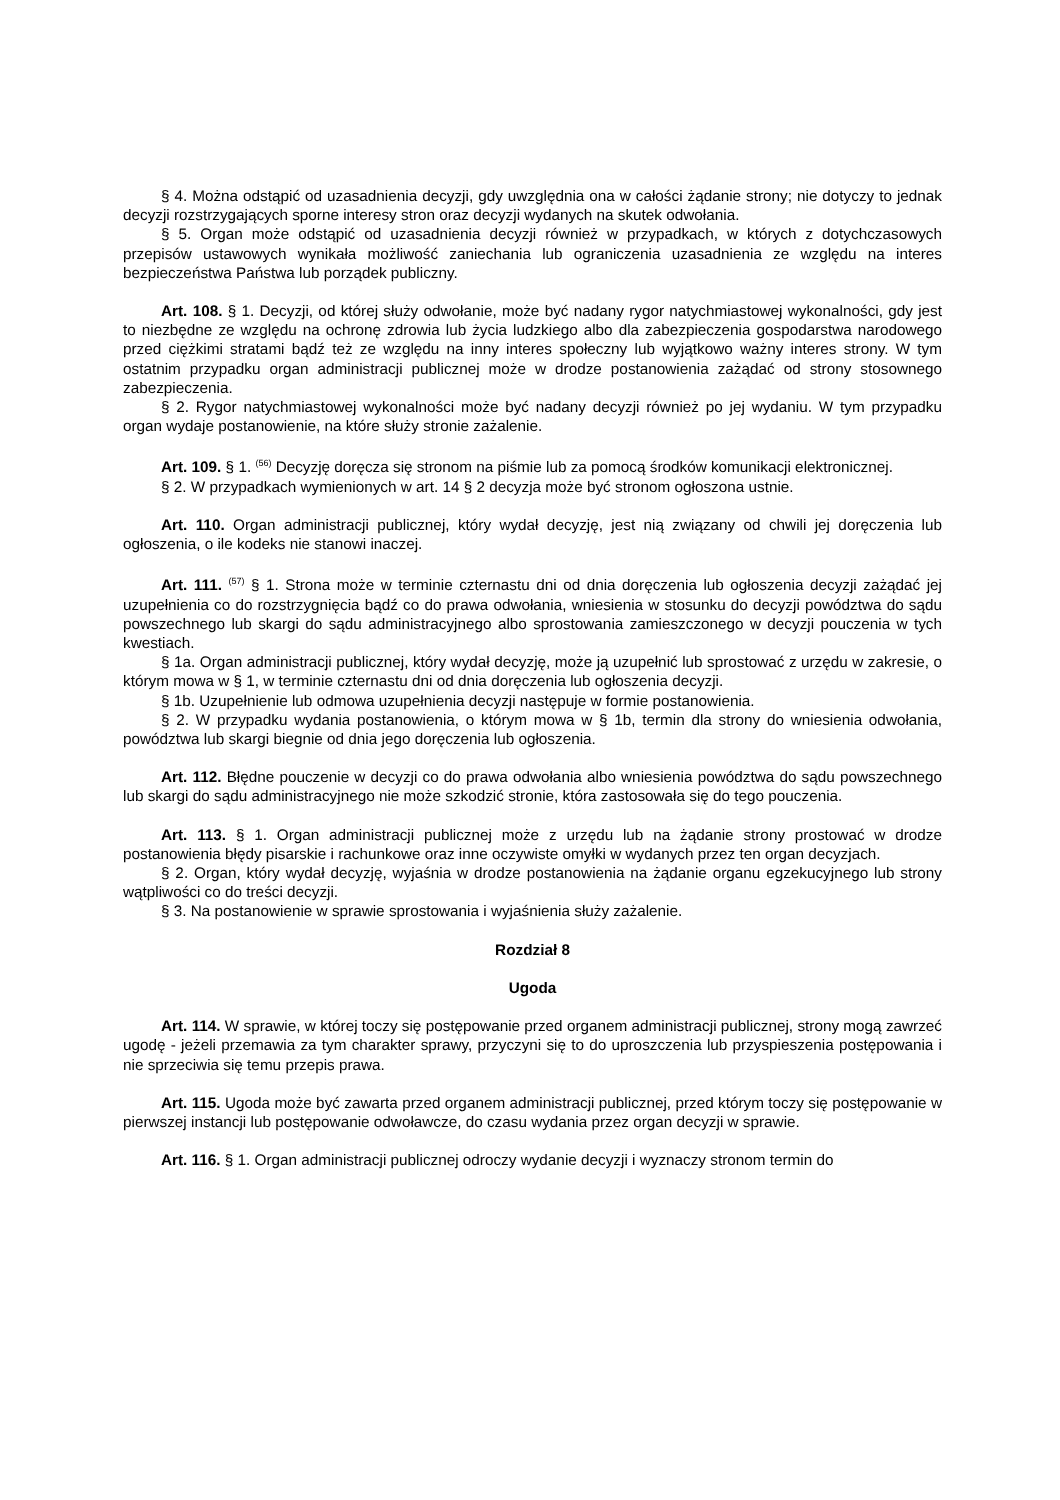§ 4. Można odstąpić od uzasadnienia decyzji, gdy uwzględnia ona w całości żądanie strony; nie dotyczy to jednak decyzji rozstrzygających sporne interesy stron oraz decyzji wydanych na skutek odwołania.
§ 5. Organ może odstąpić od uzasadnienia decyzji również w przypadkach, w których z dotychczasowych przepisów ustawowych wynikała możliwość zaniechania lub ograniczenia uzasadnienia ze względu na interes bezpieczeństwa Państwa lub porządek publiczny.
Art. 108. § 1. Decyzji, od której służy odwołanie, może być nadany rygor natychmiastowej wykonalności, gdy jest to niezbędne ze względu na ochronę zdrowia lub życia ludzkiego albo dla zabezpieczenia gospodarstwa narodowego przed ciężkimi stratami bądź też ze względu na inny interes społeczny lub wyjątkowo ważny interes strony. W tym ostatnim przypadku organ administracji publicznej może w drodze postanowienia zażądać od strony stosownego zabezpieczenia.
§ 2. Rygor natychmiastowej wykonalności może być nadany decyzji również po jej wydaniu. W tym przypadku organ wydaje postanowienie, na które służy stronie zażalenie.
Art. 109. § 1. <sup>(56)</sup> Decyzję doręcza się stronom na piśmie lub za pomocą środków komunikacji elektronicznej.
§ 2. W przypadkach wymienionych w art. 14 § 2 decyzja może być stronom ogłoszona ustnie.
Art. 110. Organ administracji publicznej, który wydał decyzję, jest nią związany od chwili jej doręczenia lub ogłoszenia, o ile kodeks nie stanowi inaczej.
Art. 111. <sup>(57)</sup> § 1. Strona może w terminie czternastu dni od dnia doręczenia lub ogłoszenia decyzji zażądać jej uzupełnienia co do rozstrzygnięcia bądź co do prawa odwołania, wniesienia w stosunku do decyzji powództwa do sądu powszechnego lub skargi do sądu administracyjnego albo sprostowania zamieszczonego w decyzji pouczenia w tych kwestiach.
§ 1a. Organ administracji publicznej, który wydał decyzję, może ją uzupełnić lub sprostować z urzędu w zakresie, o którym mowa w § 1, w terminie czternastu dni od dnia doręczenia lub ogłoszenia decyzji.
§ 1b. Uzupełnienie lub odmowa uzupełnienia decyzji następuje w formie postanowienia.
§ 2. W przypadku wydania postanowienia, o którym mowa w § 1b, termin dla strony do wniesienia odwołania, powództwa lub skargi biegnie od dnia jego doręczenia lub ogłoszenia.
Art. 112. Błędne pouczenie w decyzji co do prawa odwołania albo wniesienia powództwa do sądu powszechnego lub skargi do sądu administracyjnego nie może szkodzić stronie, która zastosowała się do tego pouczenia.
Art. 113. § 1. Organ administracji publicznej może z urzędu lub na żądanie strony prostować w drodze postanowienia błędy pisarskie i rachunkowe oraz inne oczywiste omyłki w wydanych przez ten organ decyzjach.
§ 2. Organ, który wydał decyzję, wyjaśnia w drodze postanowienia na żądanie organu egzekucyjnego lub strony wątpliwości co do treści decyzji.
§ 3. Na postanowienie w sprawie sprostowania i wyjaśnienia służy zażalenie.
Rozdział 8
Ugoda
Art. 114. W sprawie, w której toczy się postępowanie przed organem administracji publicznej, strony mogą zawrzeć ugodę - jeżeli przemawia za tym charakter sprawy, przyczyni się to do uproszczenia lub przyspieszenia postępowania i nie sprzeciwia się temu przepis prawa.
Art. 115. Ugoda może być zawarta przed organem administracji publicznej, przed którym toczy się postępowanie w pierwszej instancji lub postępowanie odwoławcze, do czasu wydania przez organ decyzji w sprawie.
Art. 116. § 1. Organ administracji publicznej odroczy wydanie decyzji i wyznaczy stronom termin do